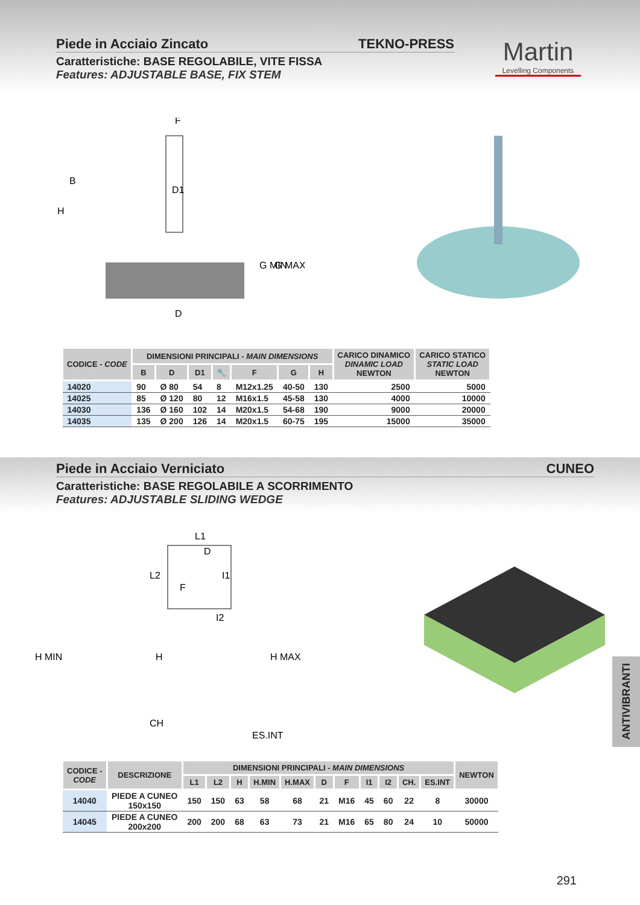Piede in Acciaio Zincato TEKNO-PRESS
Caratteristiche: BASE REGOLABILE, VITE FISSA
Features: ADJUSTABLE BASE, FIX STEM
Martin
Levelling Components
F
D1
D
B
H
G MIN
G MAX
| CODICE - CODE | DIMENSIONI PRINCIPALI - MAIN DIMENSIONS | | | | | | | CARICO DINAMICO DINAMIC LOAD NEWTON | CARICO STATICO STATIC LOAD NEWTON |
| --- | --- | --- | --- | --- | --- | --- | --- | --- | --- |
| | B | D | D1 | 🔧 | F | G | H | | |
| 14020 | 90 | Ø 80 | 54 | 8 | M12x1.25 | 40-50 | 130 | 2500 | 5000 |
| 14025 | 85 | Ø 120 | 80 | 12 | M16x1.5 | 45-58 | 130 | 4000 | 10000 |
| 14030 | 136 | Ø 160 | 102 | 14 | M20x1.5 | 54-68 | 190 | 9000 | 20000 |
| 14035 | 135 | Ø 200 | 126 | 14 | M20x1.5 | 60-75 | 195 | 15000 | 35000 |
Piede in Acciaio Verniciato CUNEO
Caratteristiche: BASE REGOLABILE A SCORRIMENTO
Features: ADJUSTABLE SLIDING WEDGE
L1
L2
D
I1
F
I2
H MIN
H
H MAX
CH
ES.INT
| CODICE - CODE | DESCRIZIONE | DIMENSIONI PRINCIPALI - MAIN DIMENSIONS | | | | | | | | | | | NEWTON |
| --- | --- | --- | --- | --- | --- | --- | --- | --- | --- | --- | --- | --- | --- |
| | | L1 | L2 | H | H.MIN | H.MAX | D | F | I1 | I2 | CH. | ES.INT | |
| 14040 | PIEDE A CUNEO 150x150 | 150 | 150 | 63 | 58 | 68 | 21 | M16 | 45 | 60 | 22 | 8 | 30000 |
| 14045 | PIEDE A CUNEO 200x200 | 200 | 200 | 68 | 63 | 73 | 21 | M16 | 65 | 80 | 24 | 10 | 50000 |
ANTIVIBRANTI
291